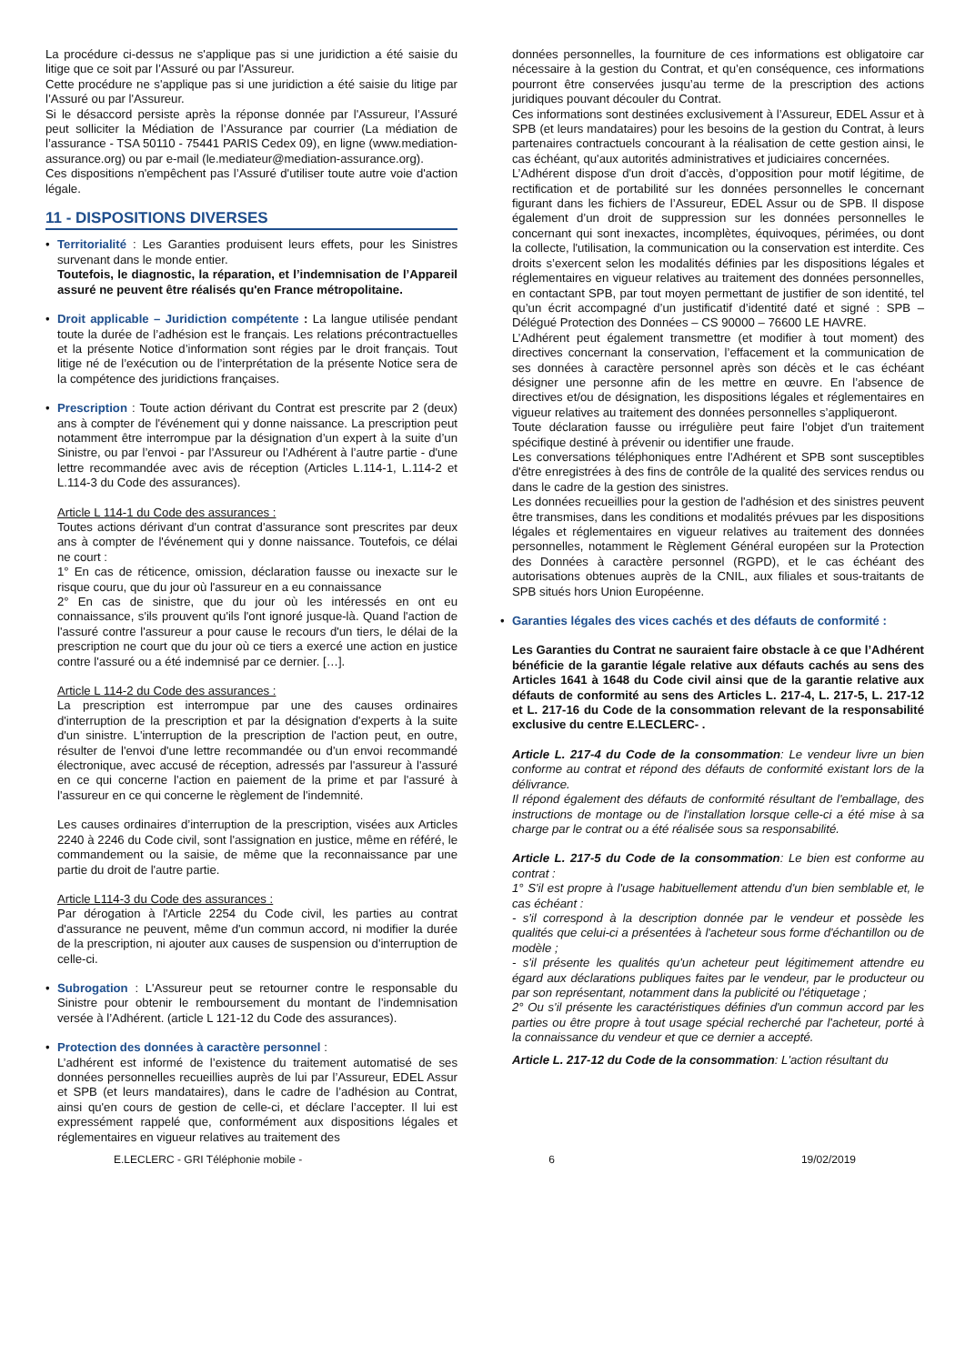La procédure ci-dessus ne s'applique pas si une juridiction a été saisie du litige que ce soit par l’Assuré ou par l'Assureur.
Cette procédure ne s'applique pas si une juridiction a été saisie du litige par l’Assuré ou par l'Assureur.
Si le désaccord persiste après la réponse donnée par l'Assureur, l’Assuré peut solliciter la Médiation de l’Assurance par courrier (La médiation de l’assurance - TSA 50110 - 75441 PARIS Cedex 09), en ligne (www.mediation-assurance.org) ou par e-mail (le.mediateur@mediation-assurance.org).
Ces dispositions n'empêchent pas l’Assuré d'utiliser toute autre voie d'action légale.
11 - DISPOSITIONS DIVERSES
• Territorialité : Les Garanties produisent leurs effets, pour les Sinistres survenant dans le monde entier.
Toutefois, le diagnostic, la réparation, et l’indemnisation de l’Appareil assuré ne peuvent être réalisés qu'en France métropolitaine.
• Droit applicable – Juridiction compétente : La langue utilisée pendant toute la durée de l’adhésion est le français. Les relations précontractuelles et la présente Notice d’information sont régies par le droit français. Tout litige né de l’exécution ou de l’interprétation de la présente Notice sera de la compétence des juridictions françaises.
• Prescription : Toute action dérivant du Contrat est prescrite par 2 (deux) ans à compter de l'événement qui y donne naissance. La prescription peut notamment être interrompue par la désignation d’un expert à la suite d’un Sinistre, ou par l’envoi - par l’Assureur ou l’Adhérent à l’autre partie - d'une lettre recommandée avec avis de réception (Articles L.114-1, L.114-2 et L.114-3 du Code des assurances).
Article L 114-1 du Code des assurances :
Toutes actions dérivant d'un contrat d'assurance sont prescrites par deux ans à compter de l'événement qui y donne naissance. Toutefois, ce délai ne court :
1° En cas de réticence, omission, déclaration fausse ou inexacte sur le risque couru, que du jour où l'assureur en a eu connaissance
2° En cas de sinistre, que du jour où les intéressés en ont eu connaissance, s'ils prouvent qu'ils l'ont ignoré jusque-là. Quand l'action de l'assuré contre l'assureur a pour cause le recours d'un tiers, le délai de la prescription ne court que du jour où ce tiers a exercé une action en justice contre l'assuré ou a été indemnisé par ce dernier. […].
Article L 114-2 du Code des assurances :
La prescription est interrompue par une des causes ordinaires d'interruption de la prescription et par la désignation d'experts à la suite d'un sinistre. L'interruption de la prescription de l'action peut, en outre, résulter de l'envoi d'une lettre recommandée ou d'un envoi recommandé électronique, avec accusé de réception, adressés par l'assureur à l'assuré en ce qui concerne l'action en paiement de la prime et par l'assuré à l'assureur en ce qui concerne le règlement de l'indemnité.
Les causes ordinaires d’interruption de la prescription, visées aux Articles 2240 à 2246 du Code civil, sont l'assignation en justice, même en référé, le commandement ou la saisie, de même que la reconnaissance par une partie du droit de l'autre partie.
Article L114-3 du Code des assurances :
Par dérogation à l'Article 2254 du Code civil, les parties au contrat d'assurance ne peuvent, même d'un commun accord, ni modifier la durée de la prescription, ni ajouter aux causes de suspension ou d'interruption de celle-ci.
• Subrogation : L'Assureur peut se retourner contre le responsable du Sinistre pour obtenir le remboursement du montant de l’indemnisation versée à l’Adhérent. (article L 121-12 du Code des assurances).
• Protection des données à caractère personnel :
L’adhérent est informé de l’existence du traitement automatisé de ses données personnelles recueillies auprès de lui par l’Assureur, EDEL Assur et SPB (et leurs mandataires), dans le cadre de l’adhésion au Contrat, ainsi qu'en cours de gestion de celle-ci, et déclare l’accepter. Il lui est expressément rappelé que, conformément aux dispositions légales et réglementaires en vigueur relatives au traitement des
données personnelles, la fourniture de ces informations est obligatoire car nécessaire à la gestion du Contrat, et qu’en conséquence, ces informations pourront être conservées jusqu’au terme de la prescription des actions juridiques pouvant découler du Contrat.
Ces informations sont destinées exclusivement à l’Assureur, EDEL Assur et à SPB (et leurs mandataires) pour les besoins de la gestion du Contrat, à leurs partenaires contractuels concourant à la réalisation de cette gestion ainsi, le cas échéant, qu'aux autorités administratives et judiciaires concernées.
L’Adhérent dispose d'un droit d'accès, d’opposition pour motif légitime, de rectification et de portabilité sur les données personnelles le concernant figurant dans les fichiers de l’Assureur, EDEL Assur ou de SPB. Il dispose également d’un droit de suppression sur les données personnelles le concernant qui sont inexactes, incomplètes, équivoques, périmées, ou dont la collecte, l'utilisation, la communication ou la conservation est interdite. Ces droits s’exercent selon les modalités définies par les dispositions légales et réglementaires en vigueur relatives au traitement des données personnelles, en contactant SPB, par tout moyen permettant de justifier de son identité, tel qu’un écrit accompagné d’un justificatif d’identité daté et signé : SPB – Délégué Protection des Données – CS 90000 – 76600 LE HAVRE.
L’Adhérent peut également transmettre (et modifier à tout moment) des directives concernant la conservation, l’effacement et la communication de ses données à caractère personnel après son décès et le cas échéant désigner une personne afin de les mettre en œuvre. En l’absence de directives et/ou de désignation, les dispositions légales et réglementaires en vigueur relatives au traitement des données personnelles s’appliqueront.
Toute déclaration fausse ou irrégulière peut faire l'objet d'un traitement spécifique destiné à prévenir ou identifier une fraude.
Les conversations téléphoniques entre l'Adhérent et SPB sont susceptibles d'être enregistrées à des fins de contrôle de la qualité des services rendus ou dans le cadre de la gestion des sinistres.
Les données recueillies pour la gestion de l'adhésion et des sinistres peuvent être transmises, dans les conditions et modalités prévues par les dispositions légales et réglementaires en vigueur relatives au traitement des données personnelles, notamment le Règlement Général européen sur la Protection des Données à caractère personnel (RGPD), et le cas échéant des autorisations obtenues auprès de la CNIL, aux filiales et sous-traitants de SPB situés hors Union Européenne.
• Garanties légales des vices cachés et des défauts de conformité :
Les Garanties du Contrat ne sauraient faire obstacle à ce que l’Adhérent bénéficie de la garantie légale relative aux défauts cachés au sens des Articles 1641 à 1648 du Code civil ainsi que de la garantie relative aux défauts de conformité au sens des Articles L. 217-4, L. 217-5, L. 217-12 et L. 217-16 du Code de la consommation relevant de la responsabilité exclusive du centre E.LECLERC- .
Article L. 217-4 du Code de la consommation: Le vendeur livre un bien conforme au contrat et répond des défauts de conformité existant lors de la délivrance.
Il répond également des défauts de conformité résultant de l'emballage, des instructions de montage ou de l'installation lorsque celle-ci a été mise à sa charge par le contrat ou a été réalisée sous sa responsabilité.
Article L. 217-5 du Code de la consommation: Le bien est conforme au contrat :
1° S'il est propre à l'usage habituellement attendu d'un bien semblable et, le cas échéant :
- s'il correspond à la description donnée par le vendeur et possède les qualités que celui-ci a présentées à l'acheteur sous forme d'échantillon ou de modèle ;
- s'il présente les qualités qu'un acheteur peut légitimement attendre eu égard aux déclarations publiques faites par le vendeur, par le producteur ou par son représentant, notamment dans la publicité ou l'étiquetage ;
2° Ou s'il présente les caractéristiques définies d'un commun accord par les parties ou être propre à tout usage spécial recherché par l'acheteur, porté à la connaissance du vendeur et que ce dernier a accepté.
Article L. 217-12 du Code de la consommation: L'action résultant du
E.LECLERC - GRI Téléphonie mobile - 6 19/02/2019